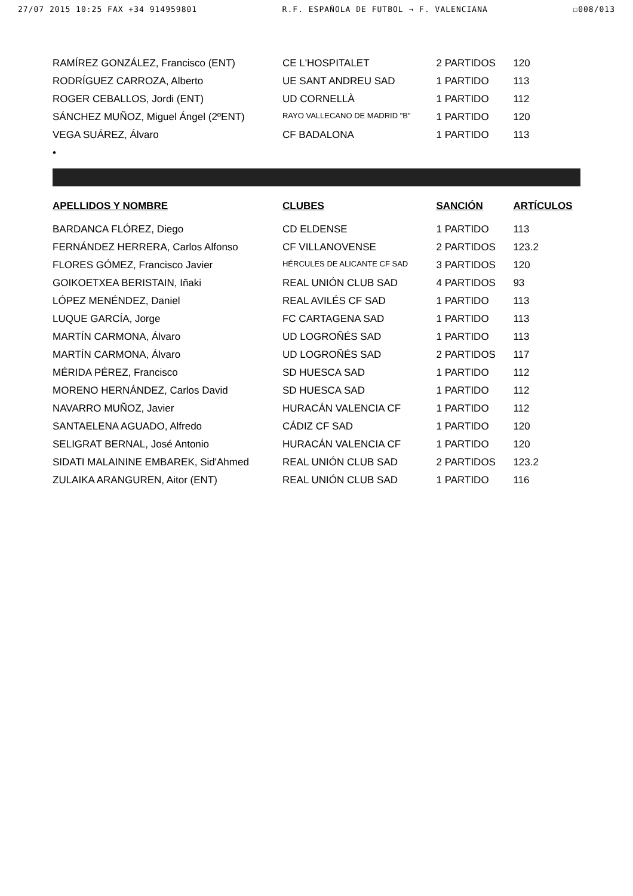27/07 2015 10:25 FAX +34 914959801 R.F. ESPAÑOLA DE FUTBOL → F. VALENCIANA ☐008/013
| RAMÍREZ GONZÁLEZ, Francisco (ENT) | CE L'HOSPITALET | 2 PARTIDOS | 120 |
| RODRÍGUEZ CARROZA, Alberto | UE SANT ANDREU SAD | 1 PARTIDO | 113 |
| ROGER CEBALLOS, Jordi (ENT) | UD CORNELLÀ | 1 PARTIDO | 112 |
| SÁNCHEZ MUÑOZ, Miguel Ángel (2ºENT) | RAYO VALLECANO DE MADRID "B" | 1 PARTIDO | 120 |
| VEGA SUÁREZ, Álvaro | CF BADALONA | 1 PARTIDO | 113 |
| • | | | |
| APELLIDOS Y NOMBRE | CLUBES | SANCIÓN | ARTÍCULOS |
| BARDANCA FLÓREZ, Diego | CD ELDENSE | 1 PARTIDO | 113 |
| FERNÁNDEZ HERRERA, Carlos Alfonso | CF VILLANOVENSE | 2 PARTIDOS | 123.2 |
| FLORES GÓMEZ, Francisco Javier | HÉRCULES DE ALICANTE CF SAD | 3 PARTIDOS | 120 |
| GOIKOETXEA BERISTAIN, Iñaki | REAL UNIÓN CLUB SAD | 4 PARTIDOS | 93 |
| LÓPEZ MENÉNDEZ, Daniel | REAL AVILÉS CF SAD | 1 PARTIDO | 113 |
| LUQUE GARCÍA, Jorge | FC CARTAGENA SAD | 1 PARTIDO | 113 |
| MARTÍN CARMONA, Álvaro | UD LOGROÑÉS SAD | 1 PARTIDO | 113 |
| MARTÍN CARMONA, Álvaro | UD LOGROÑÉS SAD | 2 PARTIDOS | 117 |
| MÉRIDA PÉREZ, Francisco | SD HUESCA SAD | 1 PARTIDO | 112 |
| MORENO HERNÁNDEZ, Carlos David | SD HUESCA SAD | 1 PARTIDO | 112 |
| NAVARRO MUÑOZ, Javier | HURACÁN VALENCIA CF | 1 PARTIDO | 112 |
| SANTAELENA AGUADO, Alfredo | CÁDIZ CF SAD | 1 PARTIDO | 120 |
| SELIGRAT BERNAL, José Antonio | HURACÁN VALENCIA CF | 1 PARTIDO | 120 |
| SIDATI MALAININE EMBAREK, Sid'Ahmed | REAL UNIÓN CLUB SAD | 2 PARTIDOS | 123.2 |
| ZULAIKA ARANGUREN, Aitor (ENT) | REAL UNIÓN CLUB SAD | 1 PARTIDO | 116 |